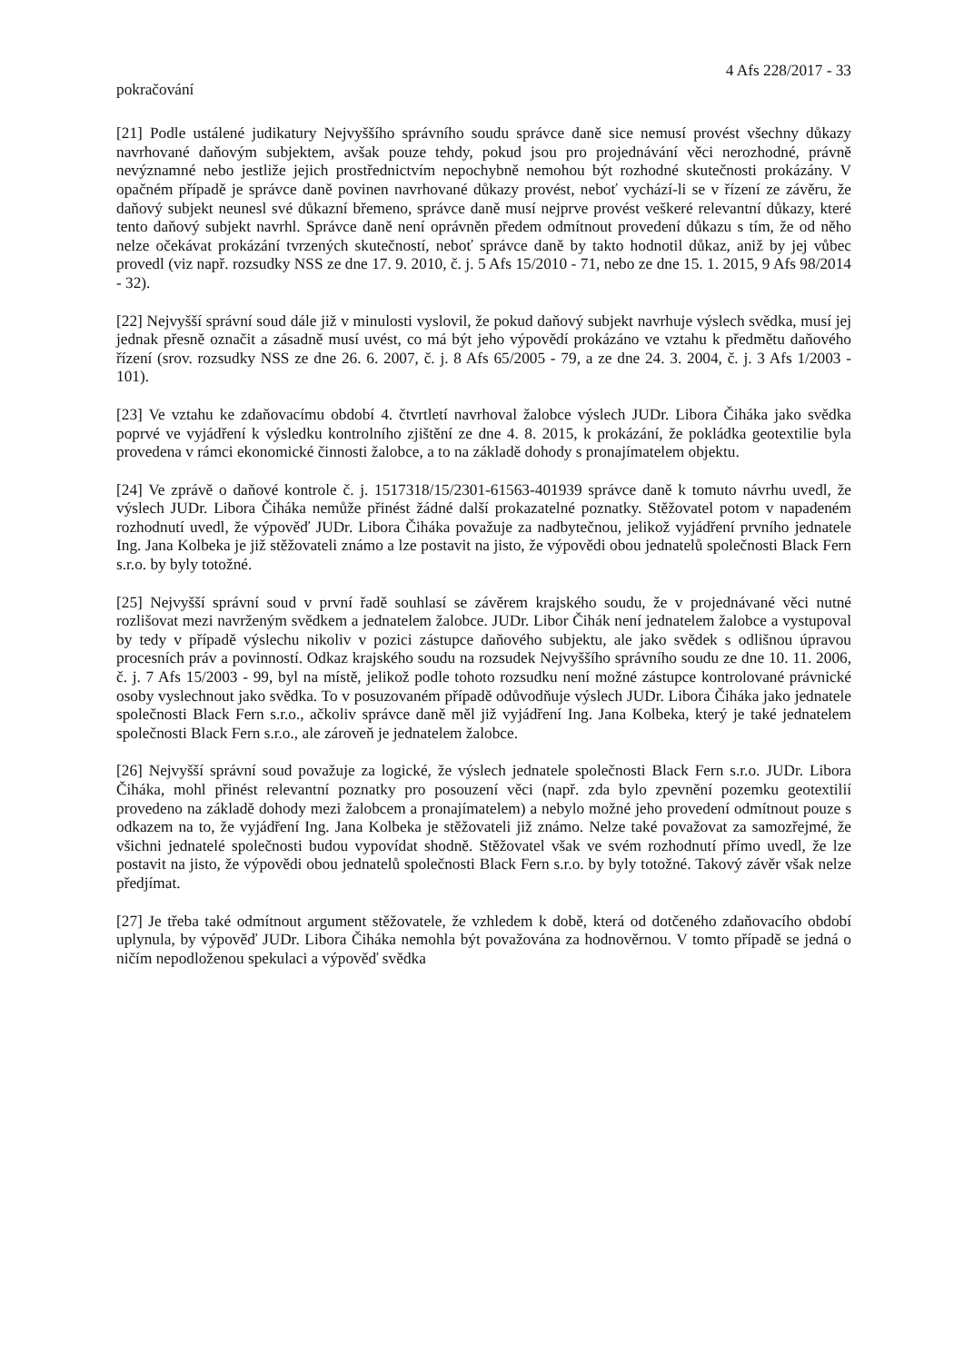4 Afs 228/2017 - 33
pokračování
[21] Podle ustálené judikatury Nejvyššího správního soudu správce daně sice nemusí provést všechny důkazy navrhované daňovým subjektem, avšak pouze tehdy, pokud jsou pro projednávání věci nerozhodné, právně nevýznamné nebo jestliže jejich prostřednictvím nepochybně nemohou být rozhodné skutečnosti prokázány. V opačném případě je správce daně povinen navrhované důkazy provést, neboť vychází-li se v řízení ze závěru, že daňový subjekt neunesl své důkazní břemeno, správce daně musí nejprve provést veškeré relevantní důkazy, které tento daňový subjekt navrhl. Správce daně není oprávněn předem odmítnout provedení důkazu s tím, že od něho nelze očekávat prokázání tvrzených skutečností, neboť správce daně by takto hodnotil důkaz, aniž by jej vůbec provedl (viz např. rozsudky NSS ze dne 17. 9. 2010, č. j. 5 Afs 15/2010 - 71, nebo ze dne 15. 1. 2015, 9 Afs 98/2014 - 32).
[22] Nejvyšší správní soud dále již v minulosti vyslovil, že pokud daňový subjekt navrhuje výslech svědka, musí jej jednak přesně označit a zásadně musí uvést, co má být jeho výpovědí prokázáno ve vztahu k předmětu daňového řízení (srov. rozsudky NSS ze dne 26. 6. 2007, č. j. 8 Afs 65/2005 - 79, a ze dne 24. 3. 2004, č. j. 3 Afs 1/2003 - 101).
[23] Ve vztahu ke zdaňovacímu období 4. čtvrtletí navrhoval žalobce výslech JUDr. Libora Čiháka jako svědka poprvé ve vyjádření k výsledku kontrolního zjištění ze dne 4. 8. 2015, k prokázání, že pokládka geotextilie byla provedena v rámci ekonomické činnosti žalobce, a to na základě dohody s pronajímatelem objektu.
[24] Ve zprávě o daňové kontrole č. j. 1517318/15/2301-61563-401939 správce daně k tomuto návrhu uvedl, že výslech JUDr. Libora Čiháka nemůže přinést žádné další prokazatelné poznatky. Stěžovatel potom v napadeném rozhodnutí uvedl, že výpověď JUDr. Libora Čiháka považuje za nadbytečnou, jelikož vyjádření prvního jednatele Ing. Jana Kolbeka je již stěžovateli známo a lze postavit na jisto, že výpovědi obou jednatelů společnosti Black Fern s.r.o. by byly totožné.
[25] Nejvyšší správní soud v první řadě souhlasí se závěrem krajského soudu, že v projednávané věci nutné rozlišovat mezi navrženým svědkem a jednatelem žalobce. JUDr. Libor Čihák není jednatelem žalobce a vystupoval by tedy v případě výslechu nikoliv v pozici zástupce daňového subjektu, ale jako svědek s odlišnou úpravou procesních práv a povinností. Odkaz krajského soudu na rozsudek Nejvyššího správního soudu ze dne 10. 11. 2006, č. j. 7 Afs 15/2003 - 99, byl na místě, jelikož podle tohoto rozsudku není možné zástupce kontrolované právnické osoby vyslechnout jako svědka. To v posuzovaném případě odůvodňuje výslech JUDr. Libora Čiháka jako jednatele společnosti Black Fern s.r.o., ačkoliv správce daně měl již vyjádření Ing. Jana Kolbeka, který je také jednatelem společnosti Black Fern s.r.o., ale zároveň je jednatelem žalobce.
[26] Nejvyšší správní soud považuje za logické, že výslech jednatele společnosti Black Fern s.r.o. JUDr. Libora Čiháka, mohl přinést relevantní poznatky pro posouzení věci (např. zda bylo zpevnění pozemku geotextilií provedeno na základě dohody mezi žalobcem a pronajímatelem) a nebylo možné jeho provedení odmítnout pouze s odkazem na to, že vyjádření Ing. Jana Kolbeka je stěžovateli již známo. Nelze také považovat za samozřejmé, že všichni jednatelé společnosti budou vypovídat shodně. Stěžovatel však ve svém rozhodnutí přímo uvedl, že lze postavit na jisto, že výpovědi obou jednatelů společnosti Black Fern s.r.o. by byly totožné. Takový závěr však nelze předjímat.
[27] Je třeba také odmítnout argument stěžovatele, že vzhledem k době, která od dotčeného zdaňovacího období uplynula, by výpověď JUDr. Libora Čiháka nemohla být považována za hodnověrnou. V tomto případě se jedná o ničím nepodloženou spekulaci a výpověď svědka